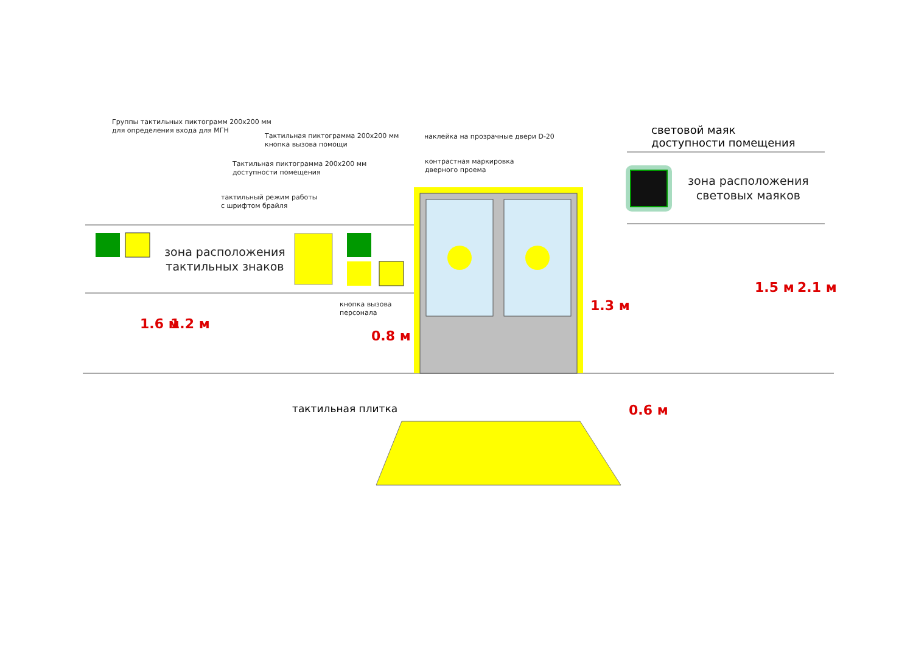Группы тактильных пиктограмм 200х200 мм
для определения входа для МГН
Тактильная пиктограмма 200х200 мм
кнопка вызова помощи
Тактильная пиктограмма 200х200 мм
доступности помещения
тактильный режим работы
с шрифтом брайля
наклейка на прозрачные двери D-20
контрастная маркировка
дверного проема
световой маяк
доступности помещения
зона расположения
тактильных знаков
зона расположения
световых маяков
кнопка вызова
персонала
тактильная плитка 0.6 м
1.6 м 1.2 м
0.8 м
1.3 м
1.5 м 2.1 м